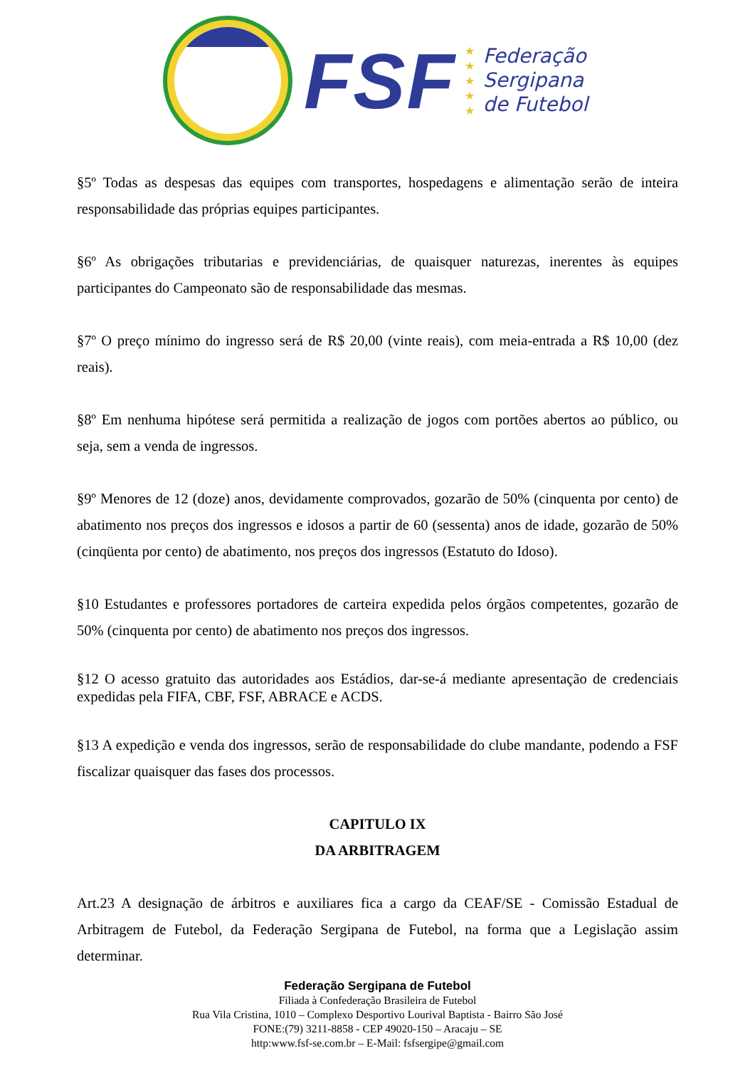FSF
★
★
★
★
★
Federação
Sergipana
de Futebol
§5º Todas as despesas das equipes com transportes, hospedagens e alimentação serão de inteira responsabilidade das próprias equipes participantes.
§6º As obrigações tributarias e previdenciárias, de quaisquer naturezas, inerentes às equipes participantes do Campeonato são de responsabilidade das mesmas.
§7º O preço mínimo do ingresso será de R$ 20,00 (vinte reais), com meia-entrada a R$ 10,00 (dez reais).
§8º Em nenhuma hipótese será permitida a realização de jogos com portões abertos ao público, ou seja, sem a venda de ingressos.
§9º Menores de 12 (doze) anos, devidamente comprovados, gozarão de 50% (cinquenta por cento) de abatimento nos preços dos ingressos e idosos a partir de 60 (sessenta) anos de idade, gozarão de 50% (cinqüenta por cento) de abatimento, nos preços dos ingressos (Estatuto do Idoso).
§10 Estudantes e professores portadores de carteira expedida pelos órgãos competentes, gozarão de 50% (cinquenta por cento) de abatimento nos preços dos ingressos.
§12 O acesso gratuito das autoridades aos Estádios, dar-se-á mediante apresentação de credenciais expedidas pela FIFA, CBF, FSF, ABRACE e ACDS.
§13 A expedição e venda dos ingressos, serão de responsabilidade do clube mandante, podendo a FSF fiscalizar quaisquer das fases dos processos.
CAPITULO IX
DA ARBITRAGEM
Art.23 A designação de árbitros e auxiliares fica a cargo da CEAF/SE - Comissão Estadual de Arbitragem de Futebol, da Federação Sergipana de Futebol, na forma que a Legislação assim determinar.
Federação Sergipana de Futebol
Filiada à Confederação Brasileira de Futebol
Rua Vila Cristina, 1010 – Complexo Desportivo Lourival Baptista - Bairro São José
FONE:(79) 3211-8858 - CEP 49020-150 – Aracaju – SE
http:www.fsf-se.com.br – E-Mail: fsfsergipe@gmail.com